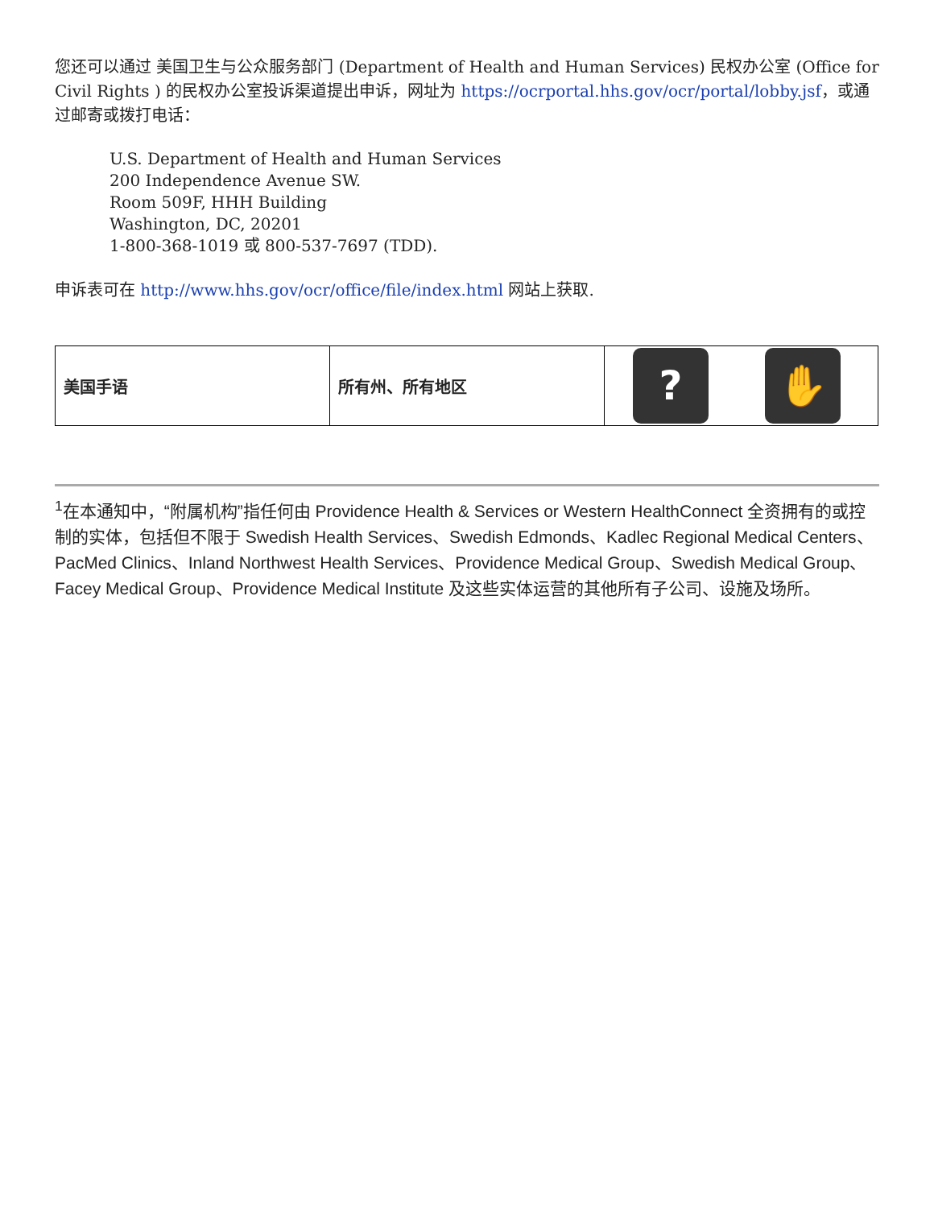您还可以通过 美国卫生与公众服务部门 (Department of Health and Human Services) 民权办公室 (Office for Civil Rights ) 的民权办公室投诉渠道提出申诉，网址为 https://ocrportal.hhs.gov/ocr/portal/lobby.jsf，或通过邮寄或拨打电话：
U.S. Department of Health and Human Services
200 Independence Avenue SW.
Room 509F, HHH Building
Washington, DC, 20201
1-800-368-1019 或 800-537-7697 (TDD).
申诉表可在 http://www.hhs.gov/ocr/office/file/index.html 网站上获取.
| 美国手语 | 所有州、所有地区 | ? ✋ |
<sup>1</sup> 在本通知中，“附属机构”指任何由 Providence Health & Services or Western HealthConnect 全资拥有的或控制的实体，包括但不限于 Swedish Health Services、Swedish Edmonds、Kadlec Regional Medical Centers、PacMed Clinics、Inland Northwest Health Services、Providence Medical Group、Swedish Medical Group、Facey Medical Group、Providence Medical Institute 及这些实体运营的其他所有子公司、设施及场所。